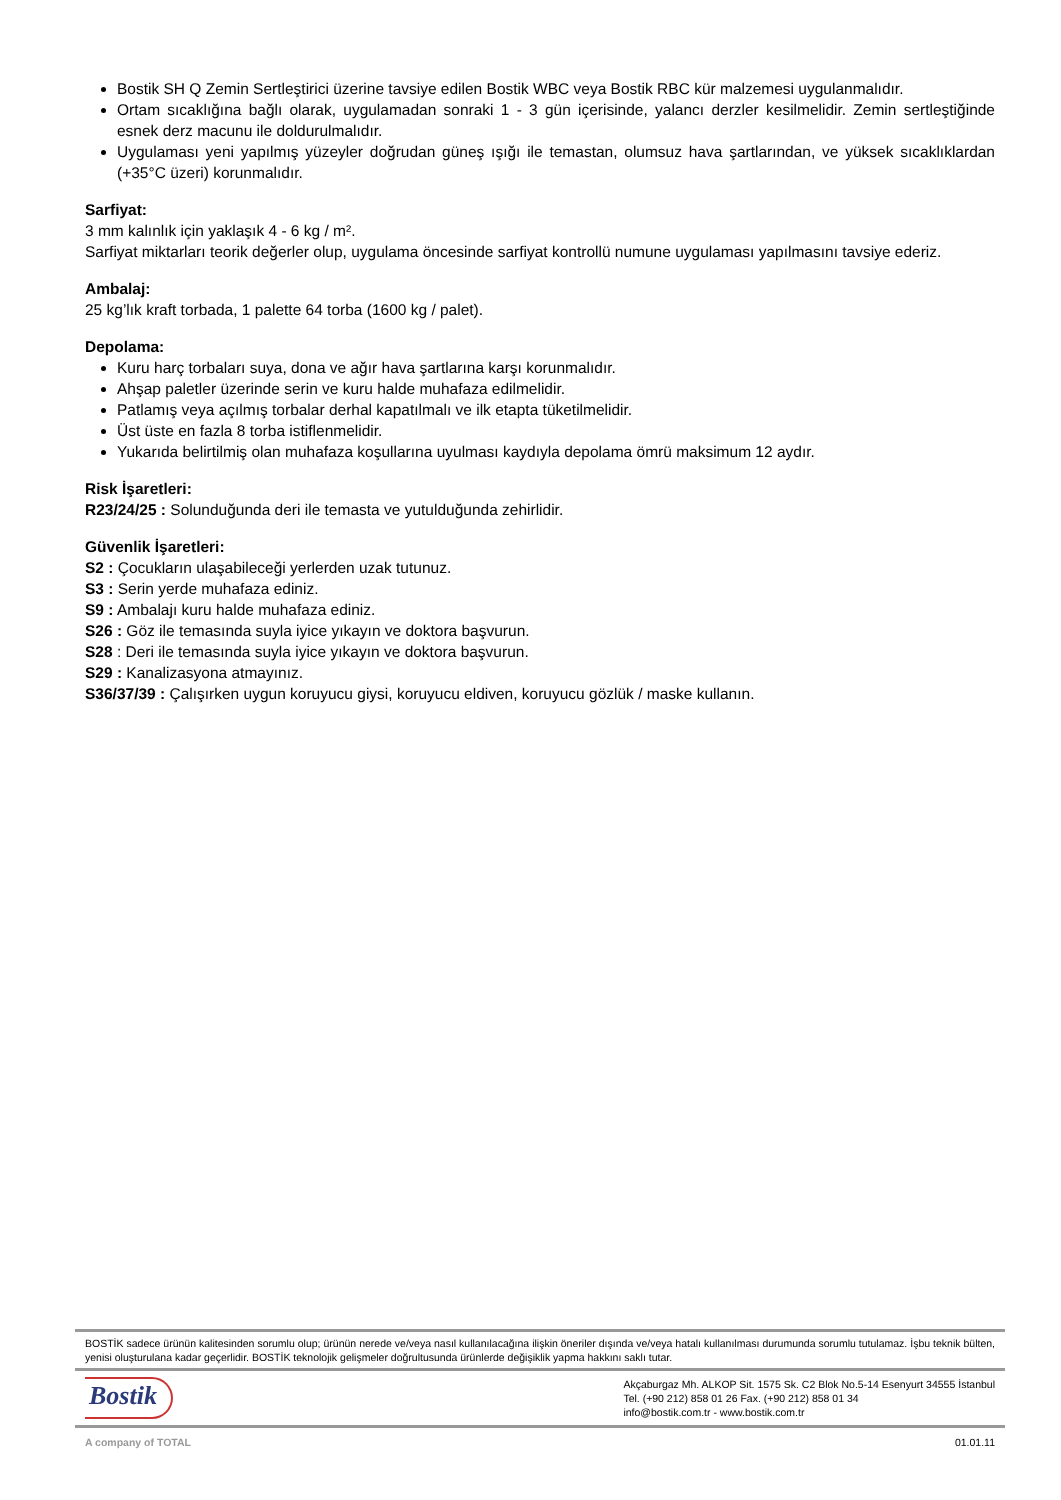Bostik SH Q Zemin Sertleştirici üzerine tavsiye edilen Bostik WBC veya Bostik RBC kür malzemesi uygulanmalıdır.
Ortam sıcaklığına bağlı olarak, uygulamadan sonraki 1 - 3 gün içerisinde, yalancı derzler kesilmelidir. Zemin sertleştiğinde esnek derz macunu ile doldurulmalıdır.
Uygulaması yeni yapılmış yüzeyler doğrudan güneş ışığı ile temastan, olumsuz hava şartlarından, ve yüksek sıcaklıklardan (+35°C üzeri) korunmalıdır.
Sarfiyat:
3 mm kalınlık için yaklaşık 4 - 6 kg / m².
Sarfiyat miktarları teorik değerler olup, uygulama öncesinde sarfiyat kontrollü numune uygulaması yapılmasını tavsiye ederiz.
Ambalaj:
25 kg’lık kraft torbada, 1 palette 64 torba (1600 kg / palet).
Depolama:
Kuru harç torbaları suya, dona ve ağır hava şartlarına karşı korunmalıdır.
Ahşap paletler üzerinde serin ve kuru halde muhafaza edilmelidir.
Patlamış veya açılmış torbalar derhal kapatılmalı ve ilk etapta tüketilmelidir.
Üst üste en fazla 8 torba istiflenmelidir.
Yukarıda belirtilmiş olan muhafaza koşullarına uyulması kaydıyla depolama ömrü maksimum 12 aydır.
Risk İşaretleri:
R23/24/25 : Solunduğunda deri ile temasta ve yutulduğunda zehirlidir.
Güvenlik İşaretleri:
S2 : Çocukların ulaşabileceği yerlerden uzak tutunuz.
S3 : Serin yerde muhafaza ediniz.
S9 : Ambalajı kuru halde muhafaza ediniz.
S26 : Göz ile temasında suyla iyice yıkayın ve doktora başvurun.
S28 : Deri ile temasında suyla iyice yıkayın ve doktora başvurun.
S29 : Kanalizasyona atmayınız.
S36/37/39 : Çalışırken uygun koruyucu giysi, koruyucu eldiven, koruyucu gözlük / maske kullanın.
BOSTİK sadece ürünün kalitesinden sorumlu olup; ürünün nerede ve/veya nasıl kullanılacağına ilişkin öneriler dışında ve/veya hatalı kullanılması durumunda sorumlu tutulamaz. İşbu teknik bülten, yenisi oluşturulana kadar geçerlidir. BOSTİK teknolojik gelişmeler doğrultusunda ürünlerde değişiklik yapma hakkını saklı tutar.
Bostik
Akçaburgaz Mh. ALKOP Sit. 1575 Sk. C2 Blok No.5-14 Esenyurt 34555 İstanbul
Tel. (+90 212) 858 01 26 Fax. (+90 212) 858 01 34
info@bostik.com.tr - www.bostik.com.tr
A company of TOTAL 01.01.11